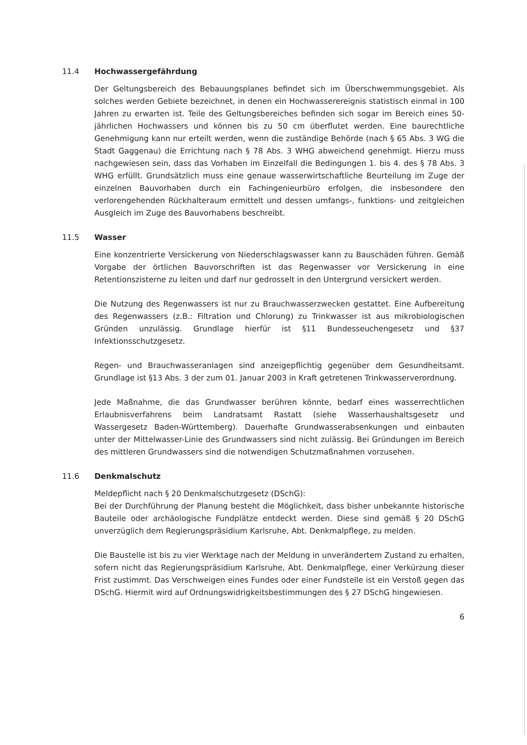11.4 Hochwassergefährdung
Der Geltungsbereich des Bebauungsplanes befindet sich im Überschwemmungsgebiet. Als solches werden Gebiete bezeichnet, in denen ein Hochwasserereignis statistisch einmal in 100 Jahren zu erwarten ist. Teile des Geltungsbereiches befinden sich sogar im Bereich eines 50-jährlichen Hochwassers und können bis zu 50 cm überflutet werden. Eine baurechtliche Genehmigung kann nur erteilt werden, wenn die zuständige Behörde (nach § 65 Abs. 3 WG die Stadt Gaggenau) die Errichtung nach § 78 Abs. 3 WHG abweichend genehmigt. Hierzu muss nachgewiesen sein, dass das Vorhaben im Einzelfall die Bedingungen 1. bis 4. des § 78 Abs. 3 WHG erfüllt. Grundsätzlich muss eine genaue wasserwirtschaftliche Beurteilung im Zuge der einzelnen Bauvorhaben durch ein Fachingenieurbüro erfolgen, die insbesondere den verlorengehenden Rückhalteraum ermittelt und dessen umfangs-, funktions- und zeitgleichen Ausgleich im Zuge des Bauvorhabens beschreibt.
11.5 Wasser
Eine konzentrierte Versickerung von Niederschlagswasser kann zu Bauschäden führen. Gemäß Vorgabe der örtlichen Bauvorschriften ist das Regenwasser vor Versickerung in eine Retentionszisterne zu leiten und darf nur gedrosselt in den Untergrund versickert werden.
Die Nutzung des Regenwassers ist nur zu Brauchwasserzwecken gestattet. Eine Aufbereitung des Regenwassers (z.B.: Filtration und Chlorung) zu Trinkwasser ist aus mikrobiologischen Gründen unzulässig. Grundlage hierfür ist §11 Bundesseuchengesetz und §37 Infektionsschutzgesetz.
Regen- und Brauchwasseranlagen sind anzeigepflichtig gegenüber dem Gesundheitsamt. Grundlage ist §13 Abs. 3 der zum 01. Januar 2003 in Kraft getretenen Trinkwasserverordnung.
Jede Maßnahme, die das Grundwasser berühren könnte, bedarf eines wasserrechtlichen Erlaubnisverfahrens beim Landratsamt Rastatt (siehe Wasserhaushaltsgesetz und Wassergesetz Baden-Württemberg). Dauerhafte Grundwasserabsenkungen und einbauten unter der Mittelwasser-Linie des Grundwassers sind nicht zulässig. Bei Gründungen im Bereich des mittleren Grundwassers sind die notwendigen Schutzmaßnahmen vorzusehen.
11.6 Denkmalschutz
Meldepflicht nach § 20 Denkmalschutzgesetz (DSchG):
Bei der Durchführung der Planung besteht die Möglichkeit, dass bisher unbekannte historische Bauteile oder archäologische Fundplätze entdeckt werden. Diese sind gemäß § 20 DSchG unverzüglich dem Regierungspräsidium Karlsruhe, Abt. Denkmalpflege, zu melden.
Die Baustelle ist bis zu vier Werktage nach der Meldung in unverändertem Zustand zu erhalten, sofern nicht das Regierungspräsidium Karlsruhe, Abt. Denkmalpflege, einer Verkürzung dieser Frist zustimmt. Das Verschweigen eines Fundes oder einer Fundstelle ist ein Verstoß gegen das DSchG. Hiermit wird auf Ordnungswidrigkeitsbestimmungen des § 27 DSchG hingewiesen.
6